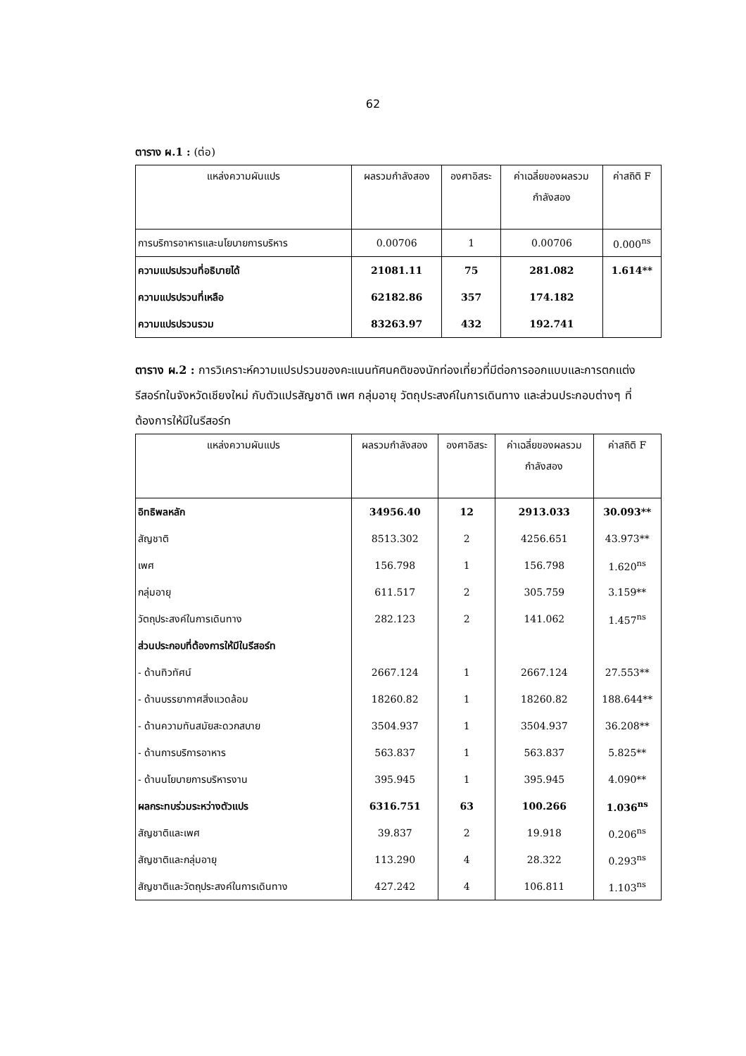62
ตาราง ผ.1 : (ต่อ)
| แหล่งความผันแปร | ผลรวมกำลังสอง | องศาอิสระ | ค่าเฉลี่ยของผลรวม กำลังสอง | ค่าสถิติ F |
| --- | --- | --- | --- | --- |
| การบริการอาหารและนโยบายการบริหาร | 0.00706 | 1 | 0.00706 | 0.000<sup>ns</sup> |
| ความแปรปรวนที่อธิบายได้ | 21081.11 | 75 | 281.082 | 1.614** |
| ความแปรปรวนที่เหลือ | 62182.86 | 357 | 174.182 | |
| ความแปรปรวนรวม | 83263.97 | 432 | 192.741 | |
ตาราง ผ.2 : การวิเคราะห์ความแปรปรวนของคะแนนทัศนคติของนักท่องเที่ยวที่มีต่อการออกแบบและการตกแต่งรีสอร์ทในจังหวัดเชียงใหม่ กับตัวแปรสัญชาติ เพศ กลุ่มอายุ วัตถุประสงค์ในการเดินทาง และส่วนประกอบต่างๆ ที่ต้องการให้มีในรีสอร์ท
| แหล่งความผันแปร | ผลรวมกำลังสอง | องศาอิสระ | ค่าเฉลี่ยของผลรวม กำลังสอง | ค่าสถิติ F |
| --- | --- | --- | --- | --- |
| อิทธิพลหลัก | 34956.40 | 12 | 2913.033 | 30.093** |
| สัญชาติ | 8513.302 | 2 | 4256.651 | 43.973** |
| เพศ | 156.798 | 1 | 156.798 | 1.620<sup>ns</sup> |
| กลุ่มอายุ | 611.517 | 2 | 305.759 | 3.159** |
| วัตถุประสงค์ในการเดินทาง | 282.123 | 2 | 141.062 | 1.457<sup>ns</sup> |
| ส่วนประกอบที่ต้องการให้มีในรีสอร์ท | | | | |
| - ด้านทิวทัศน์ | 2667.124 | 1 | 2667.124 | 27.553** |
| - ด้านบรรยากาศสิ่งแวดล้อม | 18260.82 | 1 | 18260.82 | 188.644** |
| - ด้านความทันสมัยสะดวกสบาย | 3504.937 | 1 | 3504.937 | 36.208** |
| - ด้านการบริการอาหาร | 563.837 | 1 | 563.837 | 5.825** |
| - ด้านนโยบายการบริหารงาน | 395.945 | 1 | 395.945 | 4.090** |
| ผลกระทบร่วมระหว่างตัวแปร | 6316.751 | 63 | 100.266 | 1.036<sup>ns</sup> |
| สัญชาติและเพศ | 39.837 | 2 | 19.918 | 0.206<sup>ns</sup> |
| สัญชาติและกลุ่มอายุ | 113.290 | 4 | 28.322 | 0.293<sup>ns</sup> |
| สัญชาติและวัตถุประสงค์ในการเดินทาง | 427.242 | 4 | 106.811 | 1.103<sup>ns</sup> |